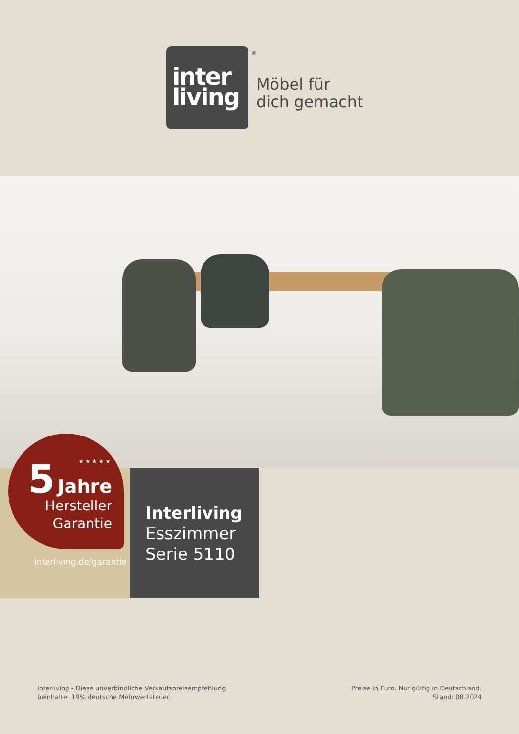inter
living
Möbel für
dich gemacht
®
★★★★★
5 Jahre
Hersteller
Garantie
interliving.de/garantie
Interliving
Esszimmer
Serie 5110
Interliving - Diese unverbindliche Verkaufspreisempfehlung
beinhaltet 19% deutsche Mehrwertsteuer.
Preise in Euro. Nur gültig in Deutschland.
Stand: 08.2024